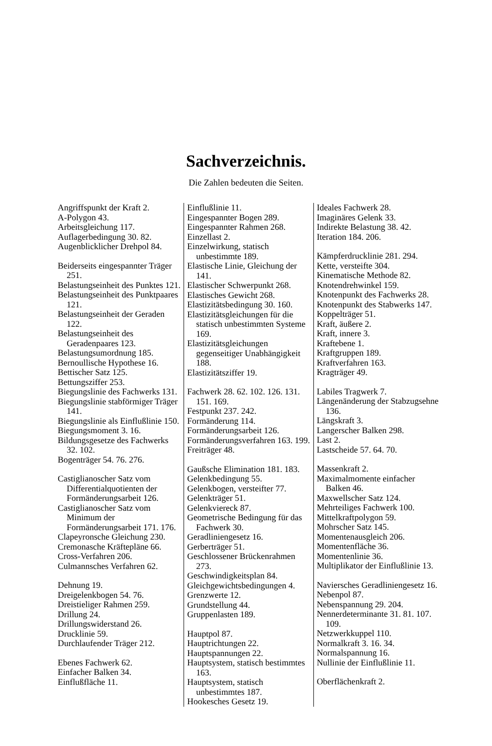Sachverzeichnis.
Die Zahlen bedeuten die Seiten.
Angriffspunkt der Kraft 2.
A-Polygon 43.
Arbeitsgleichung 117.
Auflagerbedingung 30. 82.
Augenblicklicher Drehpol 84.
Beiderseits eingespannter Träger 251.
Belastungseinheit des Punktes 121.
Belastungseinheit des Punktpaares 121.
Belastungseinheit der Geraden 122.
Belastungseinheit des Geradenpaares 123.
Belastungsumordnung 185.
Bernoullische Hypothese 16.
Bettischer Satz 125.
Bettungsziffer 253.
Biegungslinie des Fachwerks 131.
Biegungslinie stabförmiger Träger 141.
Biegungslinie als Einflußlinie 150.
Biegungsmoment 3. 16.
Bildungsgesetze des Fachwerks 32. 102.
Bogenträger 54. 76. 276.
Castiglianoscher Satz vom Differentialquotienten der Formänderungsarbeit 126.
Castiglianoscher Satz vom Minimum der Formänderungsarbeit 171. 176.
Clapeyronsche Gleichung 230.
Cremonasche Kräftepläne 66.
Cross-Verfahren 206.
Culmannsches Verfahren 62.
Dehnung 19.
Dreigelenkbogen 54. 76.
Dreistieliger Rahmen 259.
Drillung 24.
Drillungswiderstand 26.
Drucklinie 59.
Durchlaufender Träger 212.
Ebenes Fachwerk 62.
Einfacher Balken 34.
Einflußfläche 11.
Einflußlinie 11.
Eingespannter Bogen 289.
Eingespannter Rahmen 268.
Einzellast 2.
Einzelwirkung, statisch unbestimmte 189.
Elastische Linie, Gleichung der 141.
Elastischer Schwerpunkt 268.
Elastisches Gewicht 268.
Elastizitätsbedingung 30. 160.
Elastizitätsgleichungen für die statisch unbestimmten Systeme 169.
Elastizitätsgleichungen gegenseitiger Unabhängigkeit 188.
Elastizitätsziffer 19.
Fachwerk 28. 62. 102. 126. 131. 151. 169.
Festpunkt 237. 242.
Formänderung 114.
Formänderungsarbeit 126.
Formänderungsverfahren 163. 199.
Freiträger 48.
Gaußsche Elimination 181. 183.
Gelenkbedingung 55.
Gelenkbogen, versteifter 77.
Gelenkträger 51.
Gelenkviereck 87.
Geometrische Bedingung für das Fachwerk 30.
Geradliniengesetz 16.
Gerberträger 51.
Geschlossener Brückenrahmen 273.
Geschwindigkeitsplan 84.
Gleichgewichtsbedingungen 4.
Grenzwerte 12.
Grundstellung 44.
Gruppenlasten 189.
Hauptpol 87.
Hauptrichtungen 22.
Hauptspannungen 22.
Hauptsystem, statisch bestimmtes 163.
Hauptsystem, statisch unbestimmtes 187.
Hookesches Gesetz 19.
Ideales Fachwerk 28.
Imaginäres Gelenk 33.
Indirekte Belastung 38. 42.
Iteration 184. 206.
Kämpferdrucklinie 281. 294.
Kette, versteifte 304.
Kinematische Methode 82.
Knotendrehwinkel 159.
Knotenpunkt des Fachwerks 28.
Knotenpunkt des Stabwerks 147.
Koppelträger 51.
Kraft, äußere 2.
Kraft, innere 3.
Kraftebene 1.
Kraftgruppen 189.
Kraftverfahren 163.
Kragträger 49.
Labiles Tragwerk 7.
Längenänderung der Stabzugsehne 136.
Längskraft 3.
Langerscher Balken 298.
Last 2.
Lastscheide 57. 64. 70.
Massenkraft 2.
Maximalmomente einfacher Balken 46.
Maxwellscher Satz 124.
Mehrteiliges Fachwerk 100.
Mittelkraftpolygon 59.
Mohrscher Satz 145.
Momentenausgleich 206.
Momentenfläche 36.
Momentenlinie 36.
Multiplikator der Einflußlinie 13.
Naviersches Geradliniengesetz 16.
Nebenpol 87.
Nebenspannung 29. 204.
Nennerdeterminante 31. 81. 107. 109.
Netzwerkkuppel 110.
Normalkraft 3. 16. 34.
Normalspannung 16.
Nullinie der Einflußlinie 11.
Oberflächenkraft 2.